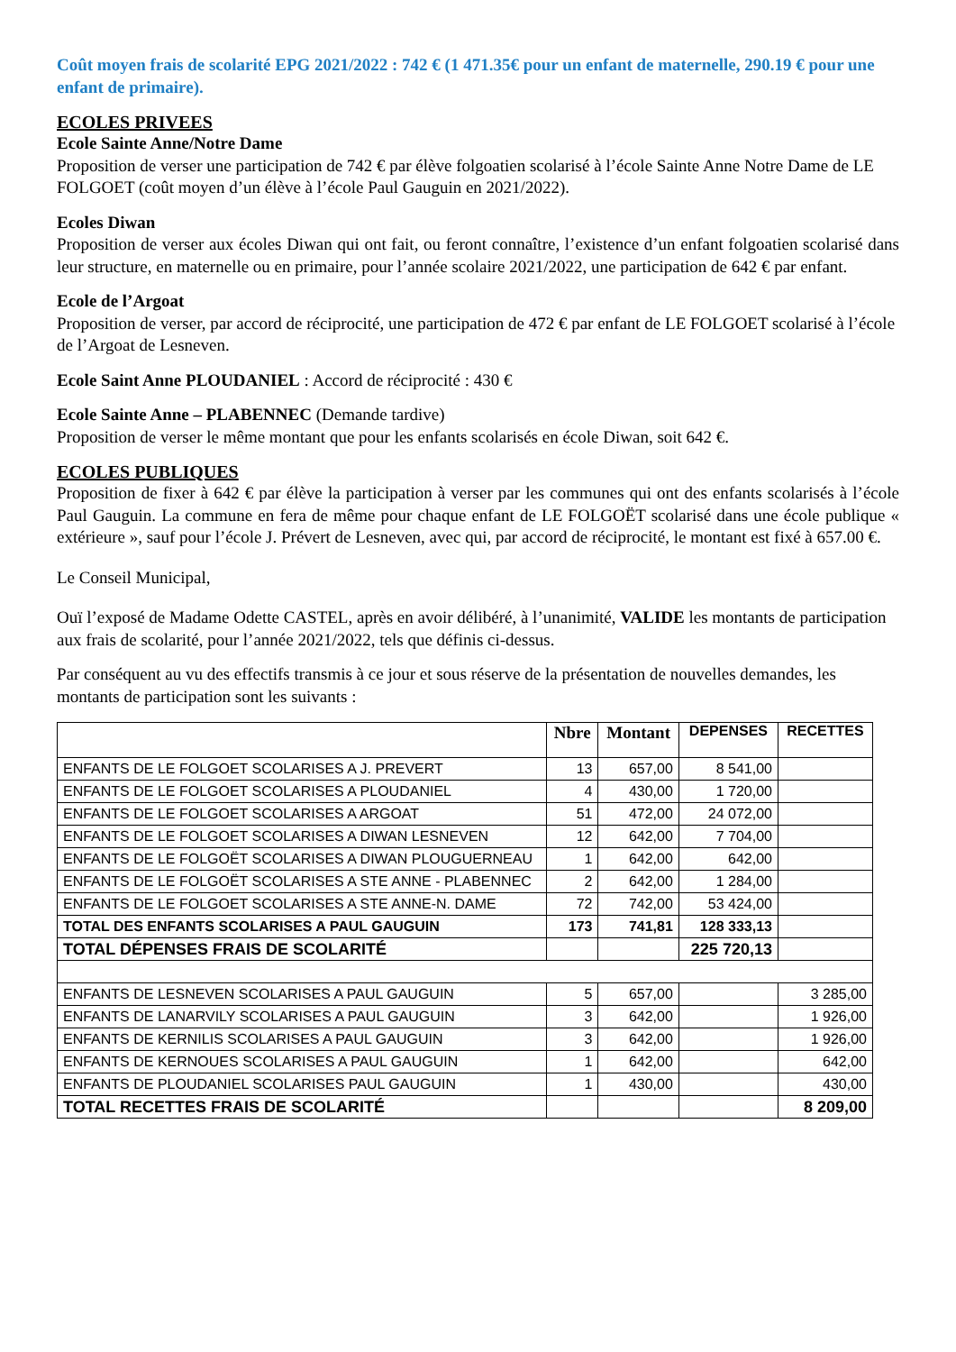Coût moyen frais de scolarité EPG 2021/2022 : 742 € (1 471.35€ pour un enfant de maternelle, 290.19 € pour une enfant de primaire).
ECOLES PRIVEES
Ecole Sainte Anne/Notre Dame
Proposition de verser une participation de 742 € par élève folgoatien scolarisé à l’école Sainte Anne Notre Dame de LE FOLGOET (coût moyen d’un élève à l’école Paul Gauguin en 2021/2022).
Ecoles Diwan
Proposition de verser aux écoles Diwan qui ont fait, ou feront connaître, l’existence d’un enfant folgoatien scolarisé dans leur structure, en maternelle ou en primaire, pour l’année scolaire 2021/2022, une participation de 642 € par enfant.
Ecole de l’Argoat
Proposition de verser, par accord de réciprocité, une participation de 472 € par enfant de LE FOLGOET scolarisé à l’école de l’Argoat de Lesneven.
Ecole Saint Anne PLOUDANIEL : Accord de réciprocité : 430 €
Ecole Sainte Anne – PLABENNEC (Demande tardive)
Proposition de verser le même montant que pour les enfants scolarisés en école Diwan, soit 642 €.
ECOLES PUBLIQUES
Proposition de fixer à 642 € par élève la participation à verser par les communes qui ont des enfants scolarisés à l’école Paul Gauguin. La commune en fera de même pour chaque enfant de LE FOLGOËT scolarisé dans une école publique « extérieure », sauf pour l’école J. Prévert de Lesneven, avec qui, par accord de réciprocité, le montant est fixé à 657.00 €.
Le Conseil Municipal,
Ouï l’exposé de Madame Odette CASTEL, après en avoir délibéré, à l’unanimité, VALIDE les montants de participation aux frais de scolarité, pour l’année 2021/2022, tels que définis ci-dessus.
Par conséquent au vu des effectifs transmis à ce jour et sous réserve de la présentation de nouvelles demandes, les montants de participation sont les suivants :
| | Nbre | Montant | DEPENSES | RECETTES |
| --- | --- | --- | --- | --- |
| ENFANTS DE LE FOLGOET SCOLARISES A J. PREVERT | 13 | 657,00 | 8 541,00 | |
| ENFANTS DE LE FOLGOET SCOLARISES A PLOUDANIEL | 4 | 430,00 | 1 720,00 | |
| ENFANTS DE LE FOLGOET SCOLARISES A ARGOAT | 51 | 472,00 | 24 072,00 | |
| ENFANTS DE LE FOLGOET SCOLARISES A DIWAN LESNEVEN | 12 | 642,00 | 7 704,00 | |
| ENFANTS DE LE FOLGOËT SCOLARISES A DIWAN PLOUGUERNEAU | 1 | 642,00 | 642,00 | |
| ENFANTS DE LE FOLGOËT SCOLARISES A STE ANNE - PLABENNEC | 2 | 642,00 | 1 284,00 | |
| ENFANTS DE LE FOLGOET SCOLARISES A STE ANNE-N. DAME | 72 | 742,00 | 53 424,00 | |
| TOTAL DES ENFANTS SCOLARISES A PAUL GAUGUIN | 173 | 741,81 | 128 333,13 | |
| TOTAL DÉPENSES FRAIS DE SCOLARITÉ | | | 225 720,13 | |
| ENFANTS DE LESNEVEN SCOLARISES A PAUL GAUGUIN | 5 | 657,00 | | 3 285,00 |
| ENFANTS DE LANARVILY SCOLARISES A PAUL GAUGUIN | 3 | 642,00 | | 1 926,00 |
| ENFANTS DE KERNILIS SCOLARISES A PAUL GAUGUIN | 3 | 642,00 | | 1 926,00 |
| ENFANTS DE KERNOUES SCOLARISES A PAUL GAUGUIN | 1 | 642,00 | | 642,00 |
| ENFANTS DE PLOUDANIEL SCOLARISES PAUL GAUGUIN | 1 | 430,00 | | 430,00 |
| TOTAL RECETTES FRAIS DE SCOLARITÉ | | | | 8 209,00 |